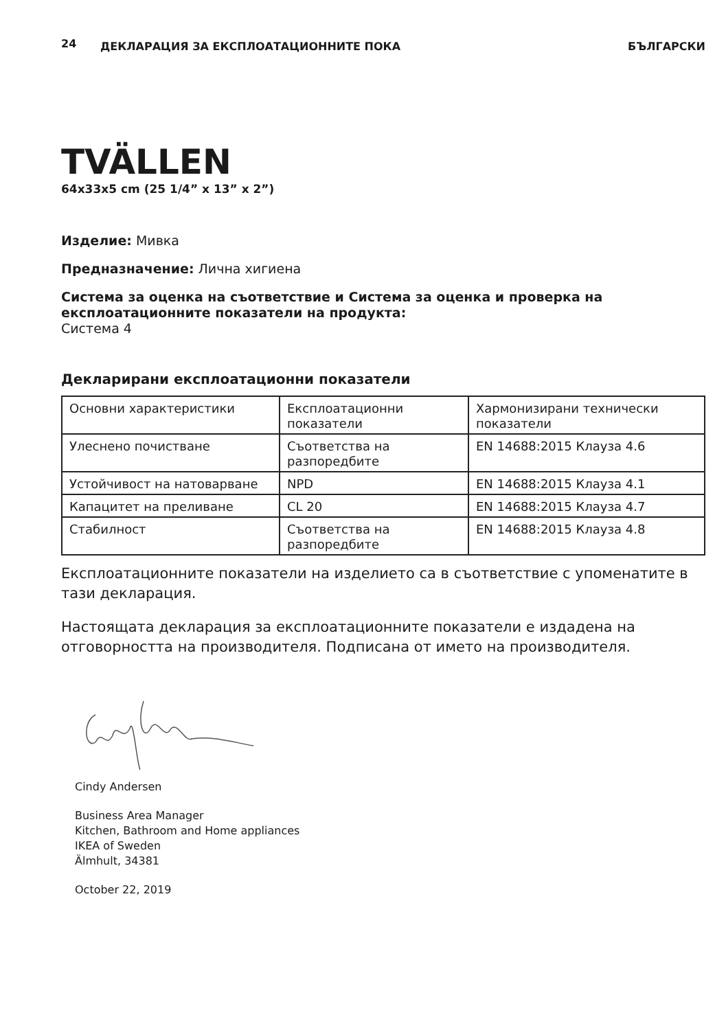24 ДЕКЛАРАЦИЯ ЗА ЕКСПЛОАТАЦИОННИТЕ ПОКА БЪЛГАРСКИ
TVÄLLEN
64x33x5 cm (25 1/4” x 13” x 2”)
Изделие: Мивка
Предназначение: Лична хигиена
Система за оценка на съответствие и Система за оценка и проверка на експлоатационните показатели на продукта:
Система 4
Декларирани експлоатационни показатели
| Основни характеристики | Експлоатационни показатели | Хармонизирани технически показатели |
| Улеснено почистване | Съответства на разпоредбите | EN 14688:2015 Клауза 4.6 |
| Устойчивост на натоварване | NPD | EN 14688:2015 Клауза 4.1 |
| Капацитет на преливане | CL 20 | EN 14688:2015 Клауза 4.7 |
| Стабилност | Съответства на разпоредбите | EN 14688:2015 Клауза 4.8 |
Експлоатационните показатели на изделието са в съответствие с упоменатите в тази декларация.
Настоящата декларация за експлоатационните показатели е издадена на отговорността на производителя. Подписана от името на производителя.
Cindy Andersen
Business Area Manager
Kitchen, Bathroom and Home appliances
IKEA of Sweden
Älmhult, 34381
October 22, 2019